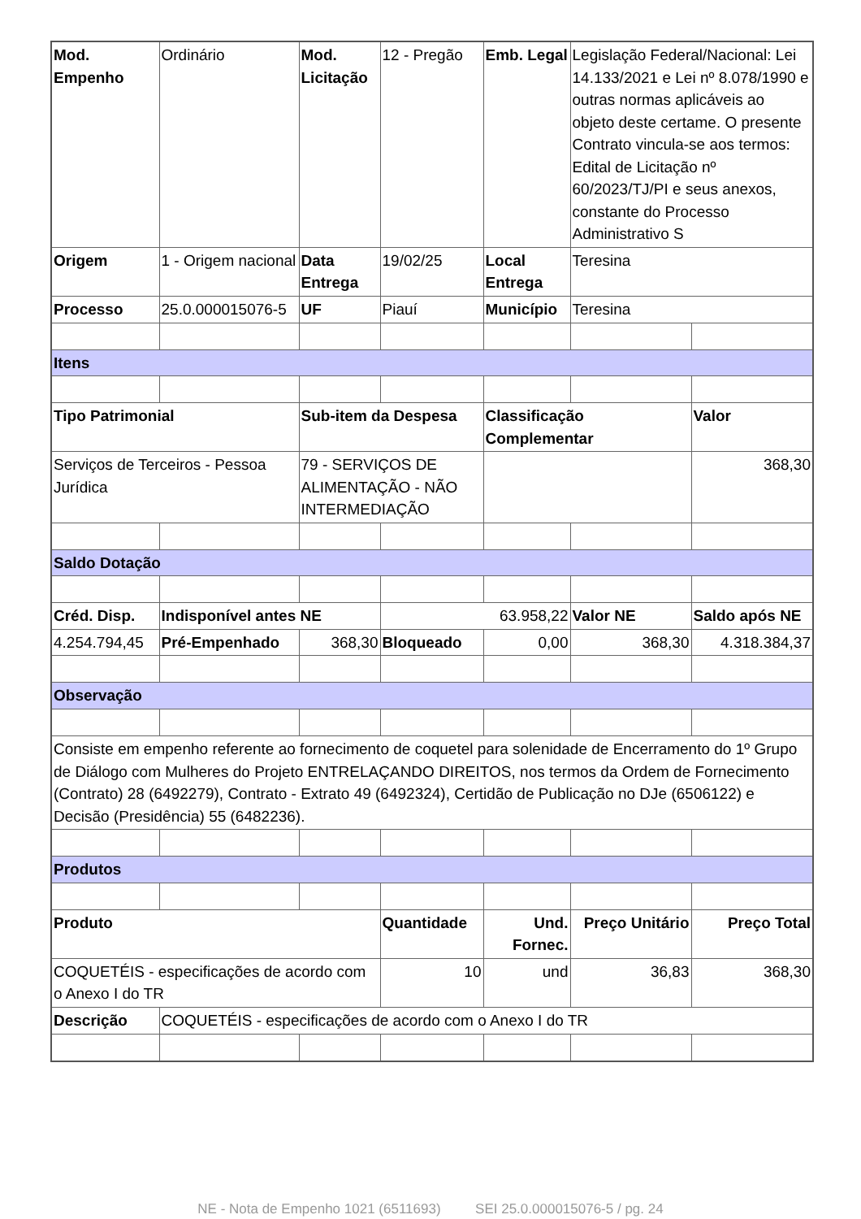| Mod. Empenho | Ordinário | Mod. Licitação | 12 - Pregão | Emb. Legal | Legislação Federal/Nacional: Lei 14.133/2021 e Lei nº 8.078/1990 e outras normas aplicáveis ao objeto deste certame. O presente Contrato vincula-se aos termos: Edital de Licitação nº 60/2023/TJ/PI e seus anexos, constante do Processo Administrativo S | |
| Origem | 1 - Origem nacional | Data Entrega | 19/02/25 | Local Entrega | Teresina | |
| Processo | 25.0.000015076-5 | UF | Piauí | Município | Teresina | |
| Itens | | | | | | |
| Tipo Patrimonial | | Sub-item da Despesa | | Classificação Complementar | | Valor |
| Serviços de Terceiros - Pessoa Jurídica | | 79 - SERVIÇOS DE ALIMENTAÇÃO - NÃO INTERMEDIAÇÃO | | | | 368,30 |
| Saldo Dotação | | | | | | |
| Créd. Disp. | Indisponível antes NE | | 63.958,22 | | Valor NE | Saldo após NE |
| 4.254.794,45 | Pré-Empenhado | 368,30 | Bloqueado | 0,00 | 368,30 | 4.318.384,37 |
| Observação | | | | | | |
| Consiste em empenho referente ao fornecimento de coquetel para solenidade de Encerramento do 1º Grupo de Diálogo com Mulheres do Projeto ENTRELAÇANDO DIREITOS, nos termos da Ordem de Fornecimento (Contrato) 28 (6492279), Contrato - Extrato 49 (6492324), Certidão de Publicação no DJe (6506122) e Decisão (Presidência) 55 (6482236). | | | | | | |
| Produtos | | | | | | |
| Produto | | | Quantidade | Und. Fornec. | Preço Unitário | Preço Total |
| COQUETÉIS - especificações de acordo com o Anexo I do TR | | | 10 | und | 36,83 | 368,30 |
| Descrição | COQUETÉIS - especificações de acordo com o Anexo I do TR | | | | | |
NE - Nota de Empenho 1021 (6511693) SEI 25.0.000015076-5 / pg. 24